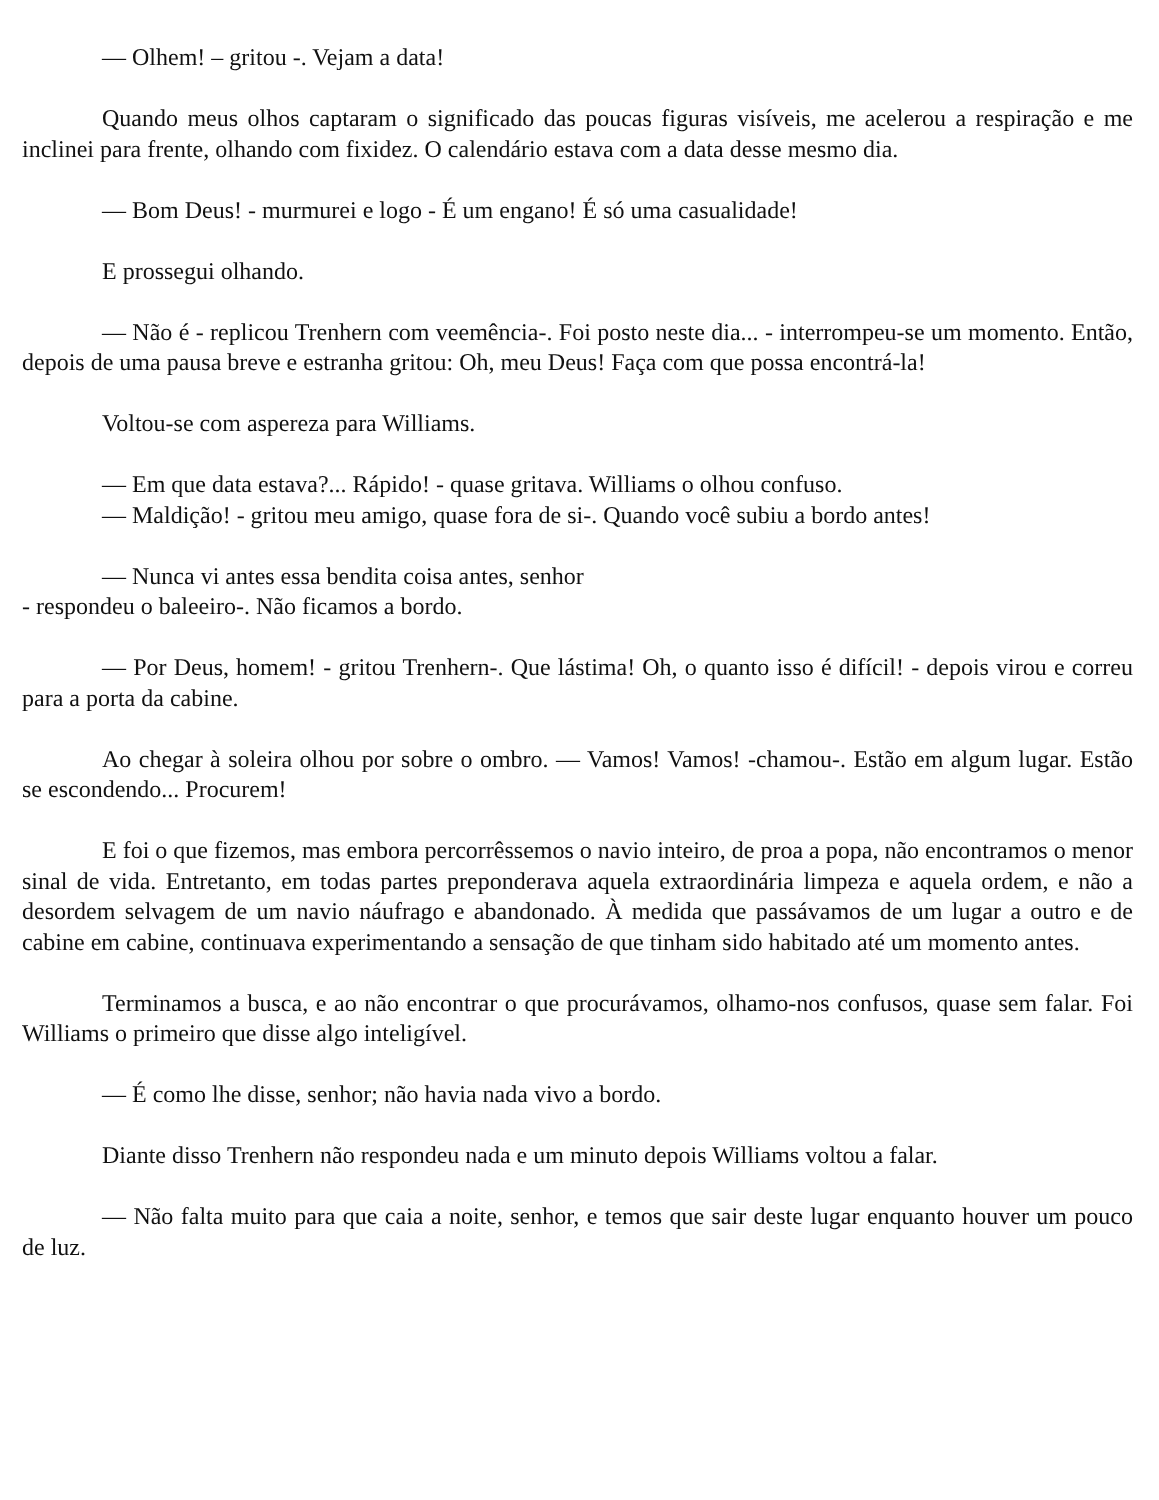— Olhem! – gritou -. Vejam a data!
Quando meus olhos captaram o significado das poucas figuras visíveis, me acelerou a respiração e me inclinei para frente, olhando com fixidez. O calendário estava com a data desse mesmo dia.
— Bom Deus! - murmurei e logo - É um engano! É só uma casualidade!
E prossegui olhando.
— Não é - replicou Trenhern com veemência-. Foi posto neste dia... - interrompeu-se um momento. Então, depois de uma pausa breve e estranha gritou: Oh, meu Deus! Faça com que possa encontrá-la!
Voltou-se com aspereza para Williams.
— Em que data estava?... Rápido! - quase gritava. Williams o olhou confuso.
— Maldição! - gritou meu amigo, quase fora de si-. Quando você subiu a bordo antes!
— Nunca vi antes essa bendita coisa antes, senhor
- respondeu o baleeiro-. Não ficamos a bordo.
— Por Deus, homem! - gritou Trenhern-. Que lástima! Oh, o quanto isso é difícil! - depois virou e correu para a porta da cabine.
Ao chegar à soleira olhou por sobre o ombro. — Vamos! Vamos! -chamou-. Estão em algum lugar. Estão se escondendo... Procurem!
E foi o que fizemos, mas embora percorrêssemos o navio inteiro, de proa a popa, não encontramos o menor sinal de vida. Entretanto, em todas partes preponderava aquela extraordinária limpeza e aquela ordem, e não a desordem selvagem de um navio náufrago e abandonado. À medida que passávamos de um lugar a outro e de cabine em cabine, continuava experimentando a sensação de que tinham sido habitado até um momento antes.
Terminamos a busca, e ao não encontrar o que procurávamos, olhamo-nos confusos, quase sem falar. Foi Williams o primeiro que disse algo inteligível.
— É como lhe disse, senhor; não havia nada vivo a bordo.
Diante disso Trenhern não respondeu nada e um minuto depois Williams voltou a falar.
— Não falta muito para que caia a noite, senhor, e temos que sair deste lugar enquanto houver um pouco de luz.